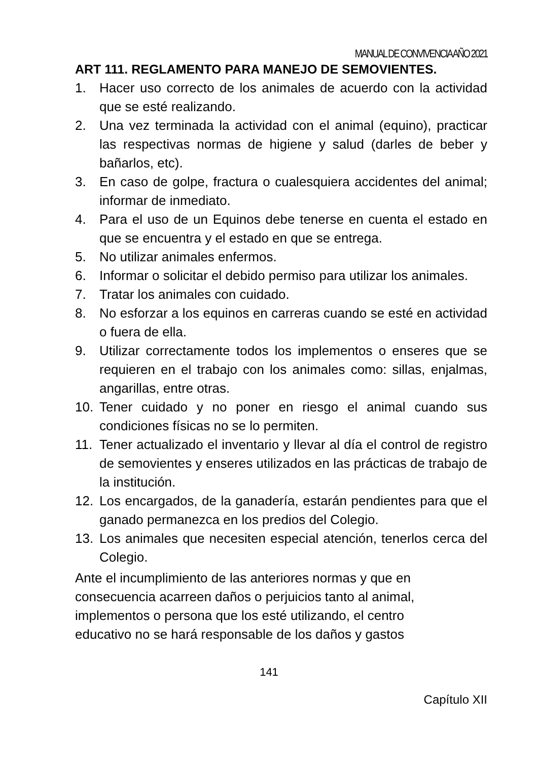MANUAL DE CONVIVENCIA AÑO 2021
ART 111. REGLAMENTO PARA MANEJO DE SEMOVIENTES.
1. Hacer uso correcto de los animales de acuerdo con la actividad que se esté realizando.
2. Una vez terminada la actividad con el animal (equino), practicar las respectivas normas de higiene y salud (darles de beber y bañarlos, etc).
3. En caso de golpe, fractura o cualesquiera accidentes del animal; informar de inmediato.
4. Para el uso de un Equinos debe tenerse en cuenta el estado en que se encuentra y el estado en que se entrega.
5. No utilizar animales enfermos.
6. Informar o solicitar el debido permiso para utilizar los animales.
7. Tratar los animales con cuidado.
8. No esforzar a los equinos en carreras cuando se esté en actividad o fuera de ella.
9. Utilizar correctamente todos los implementos o enseres que se requieren en el trabajo con los animales como: sillas, enjalmas, angarillas, entre otras.
10. Tener cuidado y no poner en riesgo el animal cuando sus condiciones físicas no se lo permiten.
11. Tener actualizado el inventario y llevar al día el control de registro de semovientes y enseres utilizados en las prácticas de trabajo de la institución.
12. Los encargados, de la ganadería, estarán pendientes para que el ganado permanezca en los predios del Colegio.
13. Los animales que necesiten especial atención, tenerlos cerca del Colegio.
Ante el incumplimiento de las anteriores normas y que en
consecuencia acarreen daños o perjuicios tanto al animal,
implementos o persona que los esté utilizando, el centro
educativo no se hará responsable de los daños y gastos
141
Capítulo XII